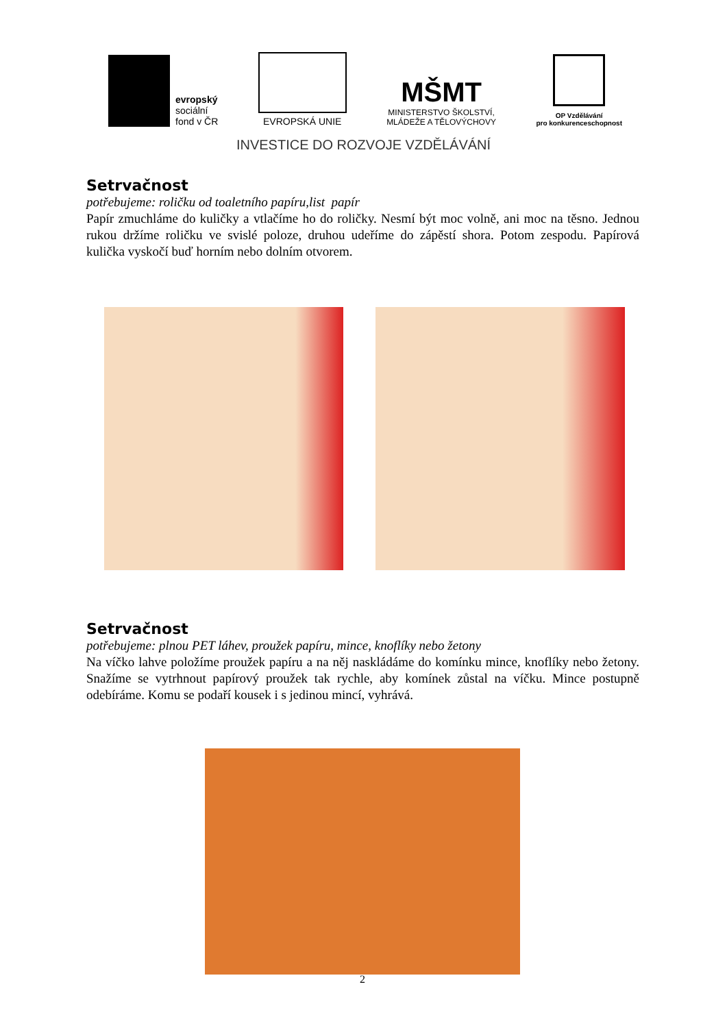evropský
sociální
fond v ČR
EVROPSKÁ UNIE
MŠMT
MINISTERSTVO ŠKOLSTVÍ,
MLÁDEŽE A TĚLOVÝCHOVY
OP Vzdělávání
pro konkurenceschopnost
INVESTICE DO ROZVOJE VZDĚLÁVÁNÍ
Setrvačnost
potřebujeme: roličku od toaletního papíru,list papír
Papír zmuchláme do kuličky a vtlačíme ho do roličky. Nesmí být moc volně, ani moc na těsno. Jednou rukou držíme roličku ve svislé poloze, druhou udeříme do zápěstí shora. Potom zespodu. Papírová kulička vyskočí buď horním nebo dolním otvorem.
Setrvačnost
potřebujeme: plnou PET láhev, proužek papíru, mince, knoflíky nebo žetony
Na víčko lahve položíme proužek papíru a na něj naskládáme do komínku mince, knoflíky nebo žetony. Snažíme se vytrhnout papírový proužek tak rychle, aby komínek zůstal na víčku. Mince postupně odebíráme. Komu se podaří kousek i s jedinou mincí, vyhrává.
2